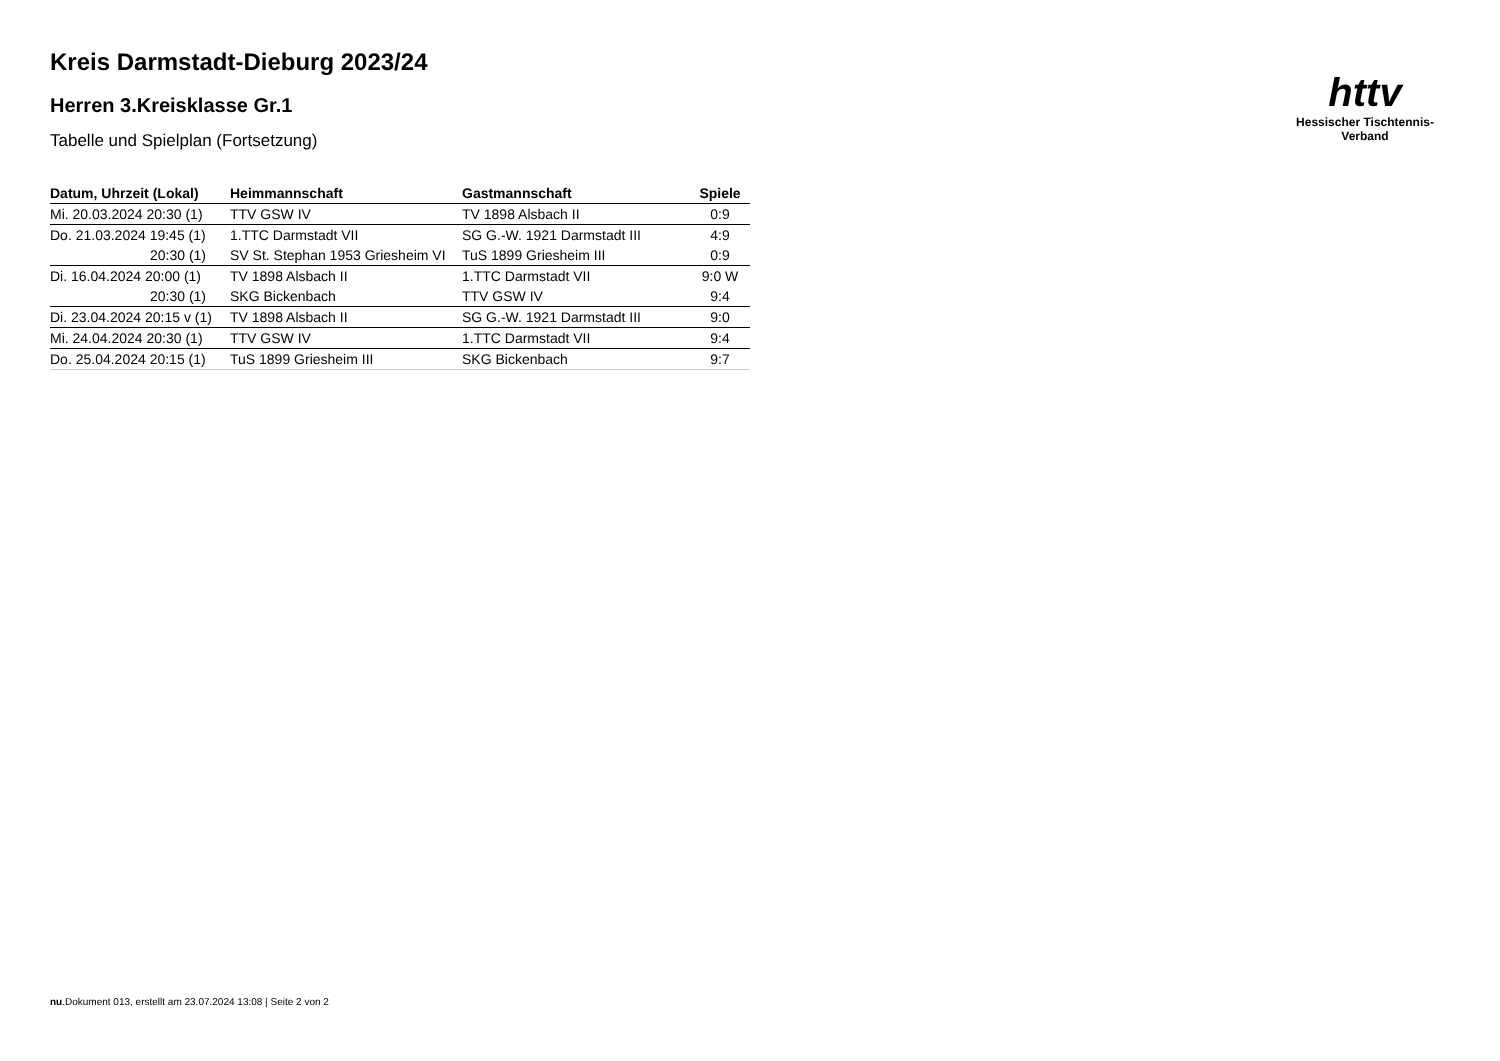httv
Hessischer Tischtennis-Verband
Kreis Darmstadt-Dieburg 2023/24
Herren 3.Kreisklasse Gr.1
Tabelle und Spielplan (Fortsetzung)
| Datum, Uhrzeit (Lokal) | Heimmannschaft | Gastmannschaft | Spiele |
| --- | --- | --- | --- |
| Mi. 20.03.2024 20:30 (1) | TTV GSW IV | TV 1898 Alsbach II | 0:9 |
| Do. 21.03.2024 19:45 (1) | 1.TTC Darmstadt VII | SG G.-W. 1921 Darmstadt III | 4:9 |
| 20:30 (1) | SV St. Stephan 1953 Griesheim VI | TuS 1899 Griesheim III | 0:9 |
| Di. 16.04.2024 20:00 (1) | TV 1898 Alsbach II | 1.TTC Darmstadt VII | 9:0 W |
| 20:30 (1) | SKG Bickenbach | TTV GSW IV | 9:4 |
| Di. 23.04.2024 20:15 v (1) | TV 1898 Alsbach II | SG G.-W. 1921 Darmstadt III | 9:0 |
| Mi. 24.04.2024 20:30 (1) | TTV GSW IV | 1.TTC Darmstadt VII | 9:4 |
| Do. 25.04.2024 20:15 (1) | TuS 1899 Griesheim III | SKG Bickenbach | 9:7 |
nu.Dokument 013, erstellt am 23.07.2024 13:08 | Seite 2 von 2